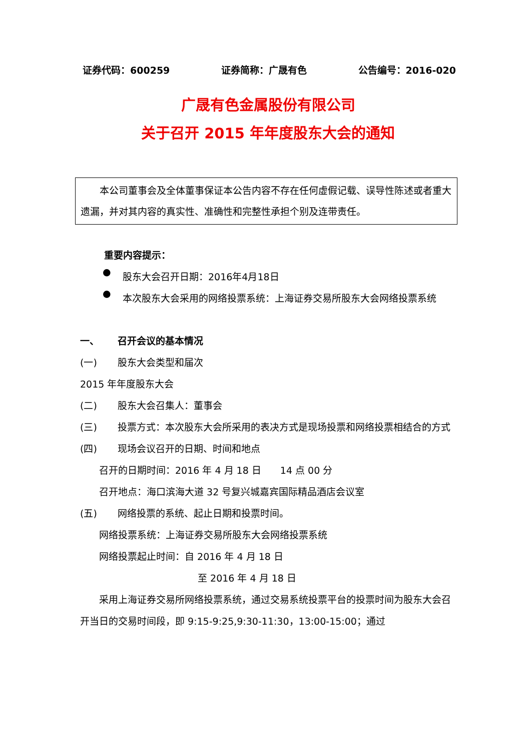证券代码：600259 证券简称：广晟有色 公告编号：2016-020
广晟有色金属股份有限公司
关于召开 2015 年年度股东大会的通知
　　本公司董事会及全体董事保证本公告内容不存在任何虚假记载、误导性陈述或者重大遗漏，并对其内容的真实性、准确性和完整性承担个别及连带责任。
重要内容提示：
●
股东大会召开日期：2016年4月18日
●
本次股东大会采用的网络投票系统：上海证券交易所股东大会网络投票系统
一、 召开会议的基本情况
(一) 股东大会类型和届次
2015 年年度股东大会
(二) 股东大会召集人：董事会
(三) 投票方式：本次股东大会所采用的表决方式是现场投票和网络投票相结合的方式
(四) 现场会议召开的日期、时间和地点
召开的日期时间：2016 年 4 月 18 日　　14 点 00 分
召开地点：海口滨海大道 32 号复兴城嘉宾国际精品酒店会议室
(五) 网络投票的系统、起止日期和投票时间。
网络投票系统：上海证券交易所股东大会网络投票系统
网络投票起止时间：自 2016 年 4 月 18 日
至 2016 年 4 月 18 日
　　采用上海证券交易所网络投票系统，通过交易系统投票平台的投票时间为股东大会召开当日的交易时间段，即 9:15-9:25,9:30-11:30，13:00-15:00；通过